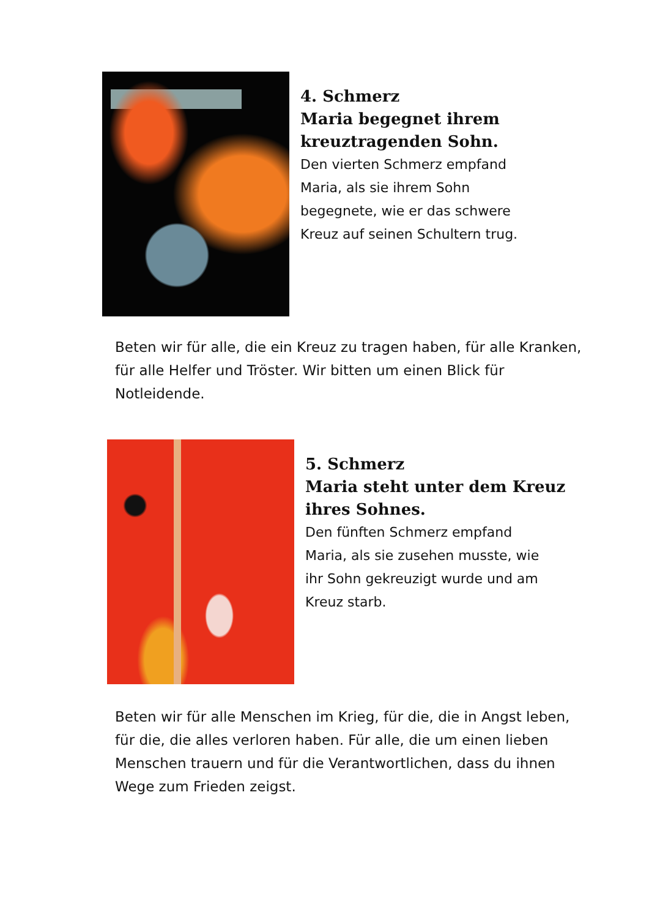4. Schmerz
Maria begegnet ihrem
kreuztragenden Sohn.
Den vierten Schmerz empfand
Maria, als sie ihrem Sohn
begegnete, wie er das schwere
Kreuz auf seinen Schultern trug.
Beten wir für alle, die ein Kreuz zu tragen haben, für alle Kranken, für alle Helfer und Tröster. Wir bitten um einen Blick für Notleidende.
5. Schmerz
Maria steht unter dem Kreuz
ihres Sohnes.
Den fünften Schmerz empfand
Maria, als sie zusehen musste, wie
ihr Sohn gekreuzigt wurde und am
Kreuz starb.
Beten wir für alle Menschen im Krieg, für die, die in Angst leben, für die, die alles verloren haben. Für alle, die um einen lieben Menschen trauern und für die Verantwortlichen, dass du ihnen Wege zum Frieden zeigst.